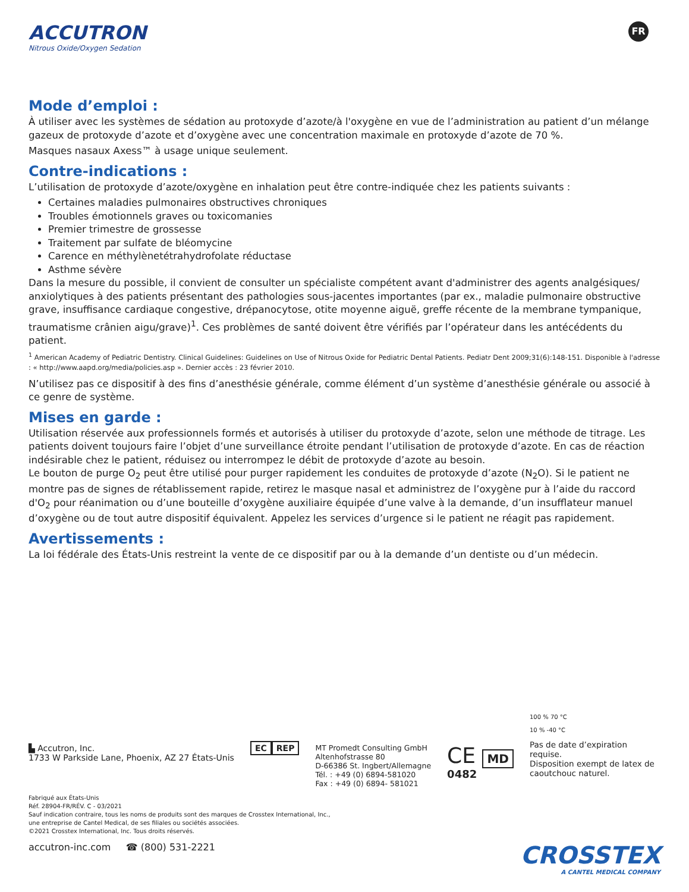ACCUTRON
Nitrous Oxide/Oxygen Sedation
FR
Mode d’emploi :
À utiliser avec les systèmes de sédation au protoxyde d’azote/à l'oxygène en vue de l’administration au patient d’un mélange gazeux de protoxyde d’azote et d’oxygène avec une concentration maximale en protoxyde d’azote de 70 %.
Masques nasaux Axess™ à usage unique seulement.
Contre-indications :
L’utilisation de protoxyde d’azote/oxygène en inhalation peut être contre-indiquée chez les patients suivants :
Certaines maladies pulmonaires obstructives chroniques
Troubles émotionnels graves ou toxicomanies
Premier trimestre de grossesse
Traitement par sulfate de bléomycine
Carence en méthylènetétrahydrofolate réductase
Asthme sévère
Dans la mesure du possible, il convient de consulter un spécialiste compétent avant d'administrer des agents analgésiques/ anxiolytiques à des patients présentant des pathologies sous-jacentes importantes (par ex., maladie pulmonaire obstructive grave, insuffisance cardiaque congestive, drépanocytose, otite moyenne aiguë, greffe récente de la membrane tympanique, traumatisme crânien aigu/grave)<sup>1</sup>. Ces problèmes de santé doivent être vérifiés par l’opérateur dans les antécédents du patient.
<sup>1</sup> American Academy of Pediatric Dentistry. Clinical Guidelines: Guidelines on Use of Nitrous Oxide for Pediatric Dental Patients. Pediatr Dent 2009;31(6):148-151. Disponible à l'adresse : « http://www.aapd.org/media/policies.asp ». Dernier accès : 23 février 2010.
N’utilisez pas ce dispositif à des fins d’anesthésie générale, comme élément d’un système d’anesthésie générale ou associé à ce genre de système.
Mises en garde :
Utilisation réservée aux professionnels formés et autorisés à utiliser du protoxyde d’azote, selon une méthode de titrage. Les patients doivent toujours faire l’objet d’une surveillance étroite pendant l’utilisation de protoxyde d’azote. En cas de réaction indésirable chez le patient, réduisez ou interrompez le débit de protoxyde d’azote au besoin.
Le bouton de purge O<sub>2</sub> peut être utilisé pour purger rapidement les conduites de protoxyde d’azote (N<sub>2</sub>O). Si le patient ne montre pas de signes de rétablissement rapide, retirez le masque nasal et administrez de l’oxygène pur à l’aide du raccord d'O<sub>2</sub> pour réanimation ou d’une bouteille d’oxygène auxiliaire équipée d’une valve à la demande, d’un insufflateur manuel d’oxygène ou de tout autre dispositif équivalent. Appelez les services d’urgence si le patient ne réagit pas rapidement.
Avertissements :
La loi fédérale des États-Unis restreint la vente de ce dispositif par ou à la demande d’un dentiste ou d’un médecin.
▙ Accutron, Inc.
1733 W Parkside Lane, Phoenix, AZ 27 États-Unis
EC REP MT Promedt Consulting GmbH
Altenhofstrasse 80
D-66386 St. Ingbert/Allemagne
Tél. : +49 (0) 6894-581020
Fax : +49 (0) 6894- 581021
CE MD
0482
100 % 70 °C
10 % -40 °C
Pas de date d’expiration requise.
Disposition exempt de latex de caoutchouc naturel.
Fabriqué aux États-Unis
Réf. 28904-FR/RÉV. C - 03/2021
Sauf indication contraire, tous les noms de produits sont des marques de Crosstex International, Inc.,
une entreprise de Cantel Medical, de ses filiales ou sociétés associées.
©2021 Crosstex International, Inc. Tous droits réservés.
accutron-inc.com ☎ (800) 531-2221
CROSSTEX
A CANTEL MEDICAL COMPANY